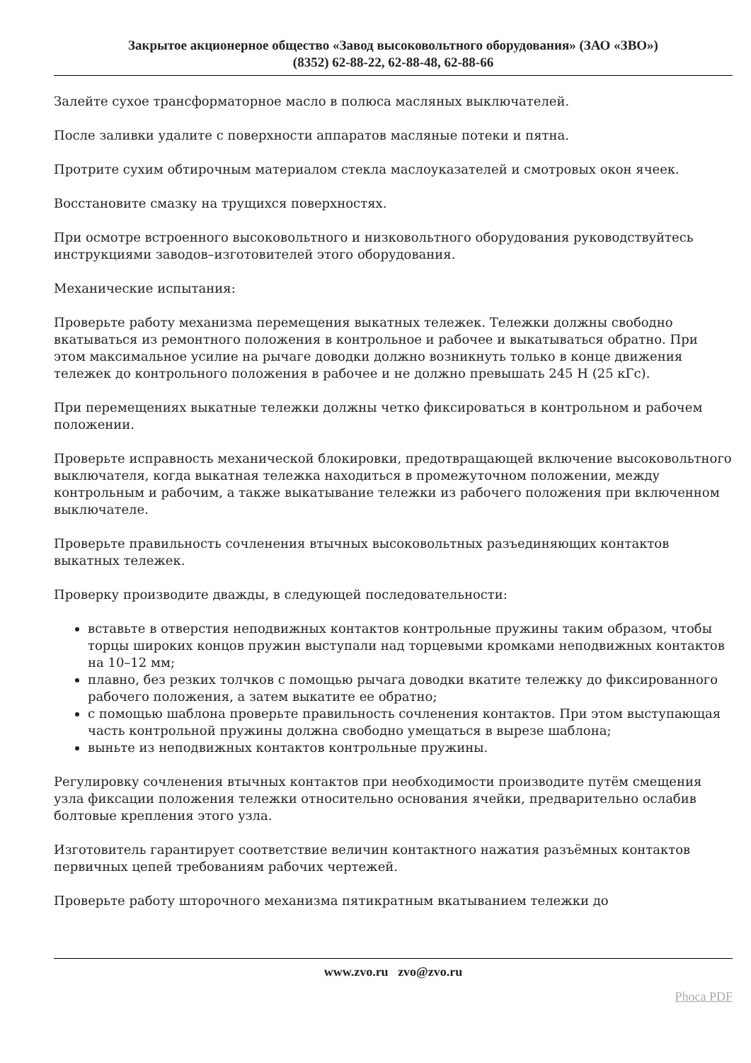Закрытое акционерное общество «Завод высоковольтного оборудования» (ЗАО «ЗВО»)
(8352) 62-88-22, 62-88-48, 62-88-66
Залейте сухое трансформаторное масло в полюса масляных выключателей.
После заливки удалите с поверхности аппаратов масляные потеки и пятна.
Протрите сухим обтирочным материалом стекла маслоуказателей и смотровых окон ячеек.
Восстановите смазку на трущихся поверхностях.
При осмотре встроенного высоковольтного и низковольтного оборудования руководствуйтесь инструкциями заводов–изготовителей этого оборудования.
Механические испытания:
Проверьте работу механизма перемещения выкатных тележек. Тележки должны свободно вкатываться из ремонтного положения в контрольное и рабочее и выкатываться обратно. При этом максимальное усилие на рычаге доводки должно возникнуть только в конце движения тележек до контрольного положения в рабочее и не должно превышать 245 Н (25 кГс).
При перемещениях выкатные тележки должны четко фиксироваться в контрольном и рабочем положении.
Проверьте исправность механической блокировки, предотвращающей включение высоковольтного выключателя, когда выкатная тележка находиться в промежуточном положении, между контрольным и рабочим, а также выкатывание тележки из рабочего положения при включенном выключателе.
Проверьте правильность сочленения втычных высоковольтных разъединяющих контактов выкатных тележек.
Проверку производите дважды, в следующей последовательности:
вставьте в отверстия неподвижных контактов контрольные пружины таким образом, чтобы торцы широких концов пружин выступали над торцевыми кромками неподвижных контактов на 10–12 мм;
плавно, без резких толчков с помощью рычага доводки вкатите тележку до фиксированного рабочего положения, а затем выкатите ее обратно;
с помощью шаблона проверьте правильность сочленения контактов. При этом выступающая часть контрольной пружины должна свободно умещаться в вырезе шаблона;
выньте из неподвижных контактов контрольные пружины.
Регулировку сочленения втычных контактов при необходимости производите путём смещения узла фиксации положения тележки относительно основания ячейки, предварительно ослабив болтовые крепления этого узла.
Изготовитель гарантирует соответствие величин контактного нажатия разъёмных контактов первичных цепей требованиям рабочих чертежей.
Проверьте работу шторочного механизма пятикратным вкатыванием тележки до
www.zvo.ru zvo@zvo.ru
Phoca PDF